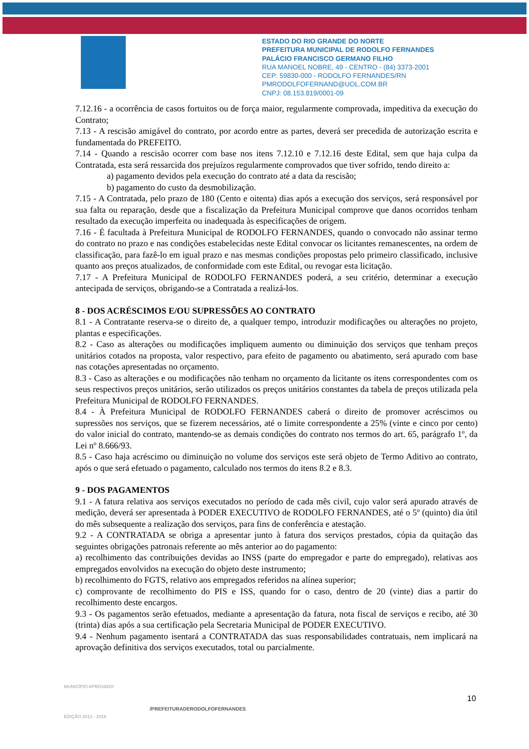ESTADO DO RIO GRANDE DO NORTE
PREFEITURA MUNICIPAL DE RODOLFO FERNANDES
PALÁCIO FRANCISCO GERMANO FILHO
RUA MANOEL NOBRE, 49 - CENTRO - (84) 3373-2001
CEP: 59830-000 - RODOLFO FERNANDES/RN
PMRODOLFOFERNAND@UOL.COM.BR
CNPJ: 08.153.819/0001-09
7.12.16 - a ocorrência de casos fortuitos ou de força maior, regularmente comprovada, impeditiva da execução do Contrato;
7.13 - A rescisão amigável do contrato, por acordo entre as partes, deverá ser precedida de autorização escrita e fundamentada do PREFEITO.
7.14 - Quando a rescisão ocorrer com base nos itens 7.12.10 e 7.12.16 deste Edital, sem que haja culpa da Contratada, esta será ressarcida dos prejuízos regularmente comprovados que tiver sofrido, tendo direito a:
a) pagamento devidos pela execução do contrato até a data da rescisão;
b) pagamento do custo da desmobilização.
7.15 - A Contratada, pelo prazo de 180 (Cento e oitenta) dias após a execução dos serviços, será responsável por sua falta ou reparação, desde que a fiscalização da Prefeitura Municipal comprove que danos ocorridos tenham resultado da execução imperfeita ou inadequada às especificações de origem.
7.16 - É facultada à Prefeitura Municipal de RODOLFO FERNANDES, quando o convocado não assinar termo do contrato no prazo e nas condições estabelecidas neste Edital convocar os licitantes remanescentes, na ordem de classificação, para fazê-lo em igual prazo e nas mesmas condições propostas pelo primeiro classificado, inclusive quanto aos preços atualizados, de conformidade com este Edital, ou revogar esta licitação.
7.17 - A Prefeitura Municipal de RODOLFO FERNANDES poderá, a seu critério, determinar a execução antecipada de serviços, obrigando-se a Contratada a realizá-los.
8 - DOS ACRÉSCIMOS E/OU SUPRESSÕES AO CONTRATO
8.1 - A Contratante reserva-se o direito de, a qualquer tempo, introduzir modificações ou alterações no projeto, plantas e especificações.
8.2 - Caso as alterações ou modificações impliquem aumento ou diminuição dos serviços que tenham preços unitários cotados na proposta, valor respectivo, para efeito de pagamento ou abatimento, será apurado com base nas cotações apresentadas no orçamento.
8.3 - Caso as alterações e ou modificações não tenham no orçamento da licitante os itens correspondentes com os seus respectivos preços unitários, serão utilizados os preços unitários constantes da tabela de preços utilizada pela Prefeitura Municipal de RODOLFO FERNANDES.
8.4 - À Prefeitura Municipal de RODOLFO FERNANDES caberá o direito de promover acréscimos ou supressões nos serviços, que se fizerem necessários, até o limite correspondente a 25% (vinte e cinco por cento) do valor inicial do contrato, mantendo-se as demais condições do contrato nos termos do art. 65, parágrafo 1º, da Lei nº 8.666/93.
8.5 - Caso haja acréscimo ou diminuição no volume dos serviços este será objeto de Termo Aditivo ao contrato, após o que será efetuado o pagamento, calculado nos termos do itens 8.2 e 8.3.
9 - DOS PAGAMENTOS
9.1 - A fatura relativa aos serviços executados no período de cada mês civil, cujo valor será apurado através de medição, deverá ser apresentada à PODER EXECUTIVO de RODOLFO FERNANDES, até o 5º (quinto) dia útil do mês subsequente a realização dos serviços, para fins de conferência e atestação.
9.2 - A CONTRATADA se obriga a apresentar junto à fatura dos serviços prestados, cópia da quitação das seguintes obrigações patronais referente ao mês anterior ao do pagamento:
a) recolhimento das contribuições devidas ao INSS (parte do empregador e parte do empregado), relativas aos empregados envolvidos na execução do objeto deste instrumento;
b) recolhimento do FGTS, relativo aos empregados referidos na alínea superior;
c) comprovante de recolhimento do PIS e ISS, quando for o caso, dentro de 20 (vinte) dias a partir do recolhimento deste encargos.
9.3 - Os pagamentos serão efetuados, mediante a apresentação da fatura, nota fiscal de serviços e recibo, até 30 (trinta) dias após a sua certificação pela Secretaria Municipal de PODER EXECUTIVO.
9.4 - Nenhum pagamento isentará a CONTRATADA das suas responsabilidades contratuais, nem implicará na aprovação definitiva dos serviços executados, total ou parcialmente.
MUNICÍPIO APROVADO
EDIÇÃO 2013 - 2016
10
/PREFEITURADERODOLFOFERNANDES